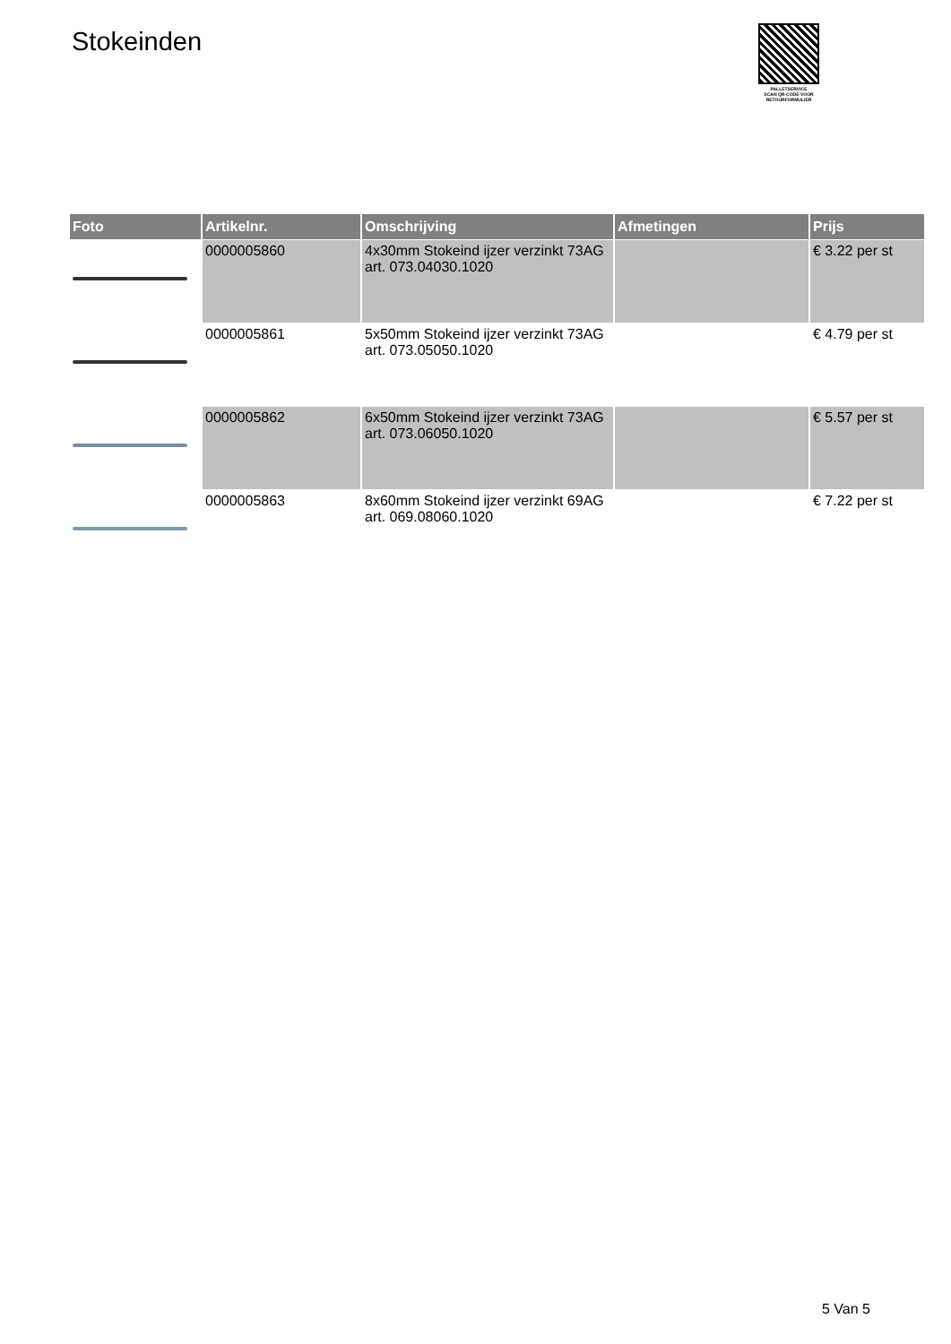Stokeinden
PALLETSERVICE
SCAN QR-CODE VOOR RETOURFORMULIER
| Foto | Artikelnr. | Omschrijving | Afmetingen | Prijs |
| --- | --- | --- | --- | --- |
| | 0000005860 | 4x30mm Stokeind ijzer verzinkt 73AG art. 073.04030.1020 | | € 3.22 per st |
| | 0000005861 | 5x50mm Stokeind ijzer verzinkt 73AG art. 073.05050.1020 | | € 4.79 per st |
| | 0000005862 | 6x50mm Stokeind ijzer verzinkt 73AG art. 073.06050.1020 | | € 5.57 per st |
| | 0000005863 | 8x60mm Stokeind ijzer verzinkt 69AG art. 069.08060.1020 | | € 7.22 per st |
5 Van 5